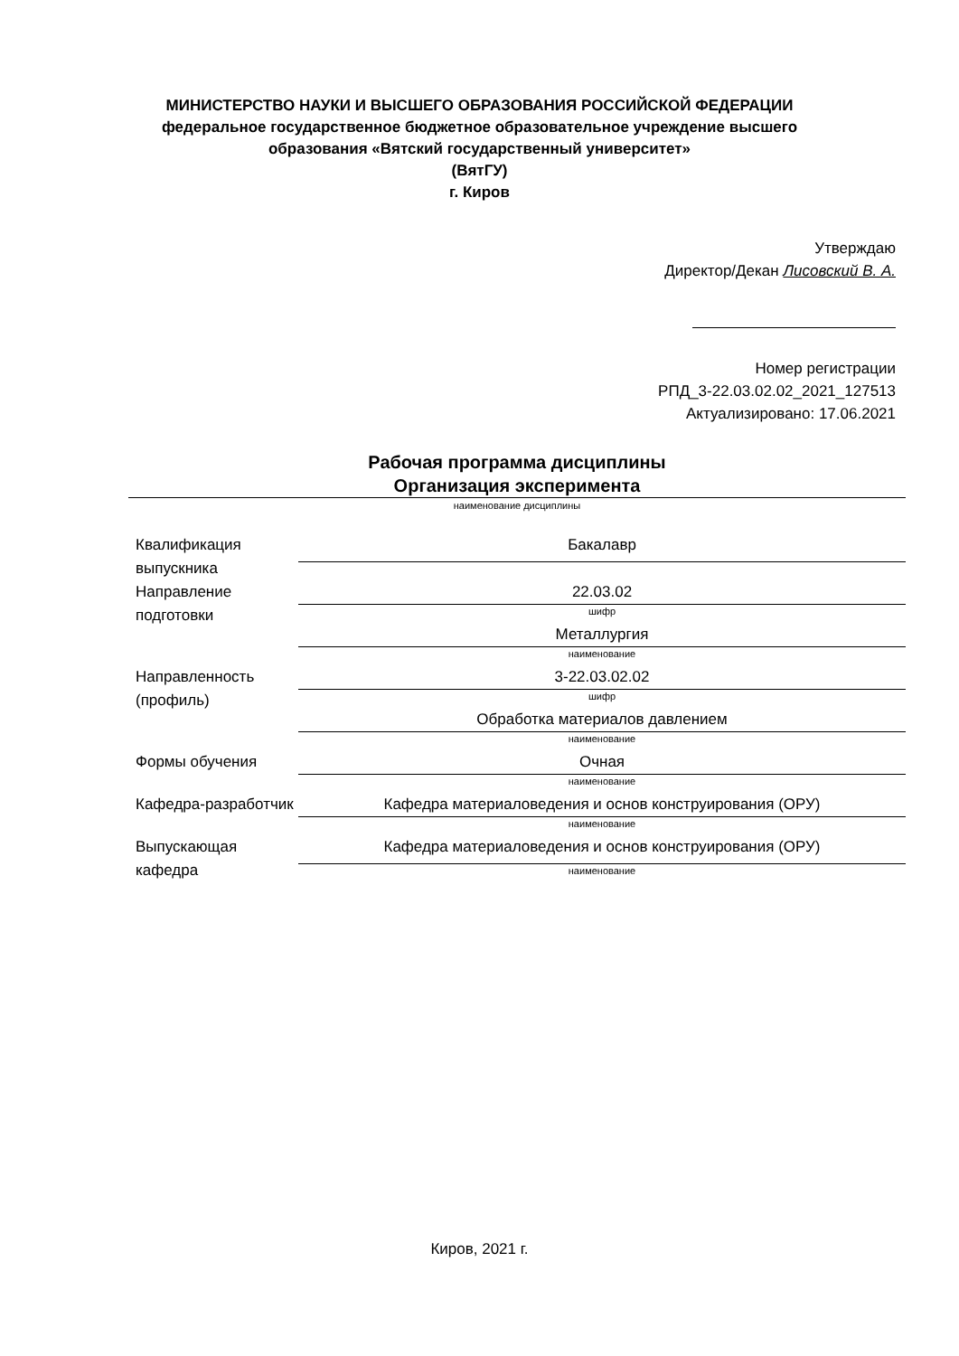МИНИСТЕРСТВО НАУКИ И ВЫСШЕГО ОБРАЗОВАНИЯ РОССИЙСКОЙ ФЕДЕРАЦИИ
федеральное государственное бюджетное образовательное учреждение высшего
образования «Вятский государственный университет»
(ВятГУ)
г. Киров
Утверждаю
Директор/Декан Лисовский В. А.
Номер регистрации
РПД_3-22.03.02.02_2021_127513
Актуализировано: 17.06.2021
Рабочая программа дисциплины
Организация эксперимента
наименование дисциплины
| Квалификация выпускника | Бакалавр |
| Направление подготовки | 22.03.02 |
| | шифр |
| | Металлургия |
| | наименование |
| Направленность (профиль) | 3-22.03.02.02 |
| | шифр |
| | Обработка материалов давлением |
| | наименование |
| Формы обучения | Очная |
| | наименование |
| Кафедра-разработчик | Кафедра материаловедения и основ конструирования (ОРУ) |
| | наименование |
| Выпускающая кафедра | Кафедра материаловедения и основ конструирования (ОРУ) |
| | наименование |
Киров, 2021 г.